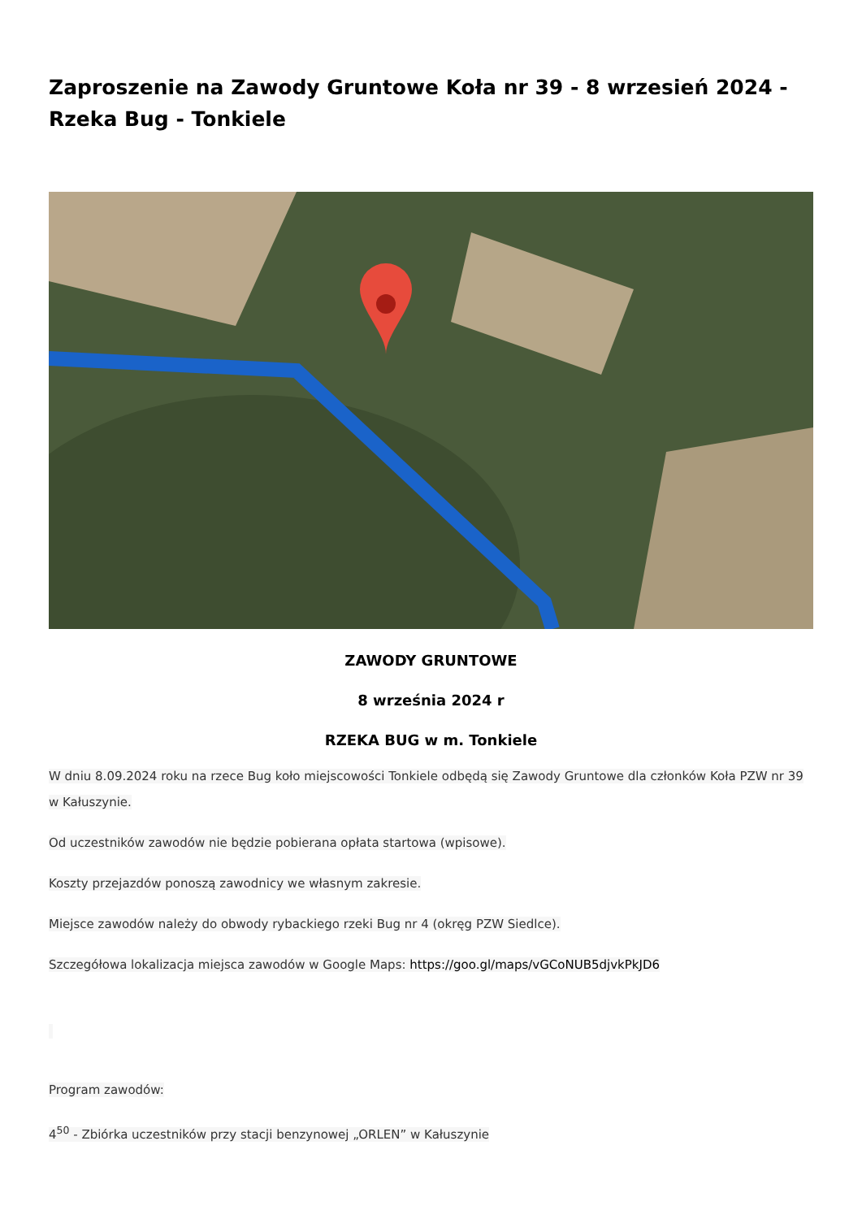Zaproszenie na Zawody Gruntowe Koła nr 39 - 8 wrzesień 2024 - Rzeka Bug - Tonkiele
ZAWODY GRUNTOWE
8 września 2024 r
RZEKA BUG w m. Tonkiele
W dniu 8.09.2024 roku na rzece Bug koło miejscowości Tonkiele odbędą się Zawody Gruntowe dla członków Koła PZW nr 39 w Kałuszynie.
Od uczestników zawodów nie będzie pobierana opłata startowa (wpisowe).
Koszty przejazdów ponoszą zawodnicy we własnym zakresie.
Miejsce zawodów należy do obwody rybackiego rzeki Bug nr 4 (okręg PZW Siedlce).
Szczegółowa lokalizacja miejsca zawodów w Google Maps: https://goo.gl/maps/vGCoNUB5djvkPkJD6
Program zawodów:
4<sup>50</sup> - Zbiórka uczestników przy stacji benzynowej „ORLEN” w Kałuszynie